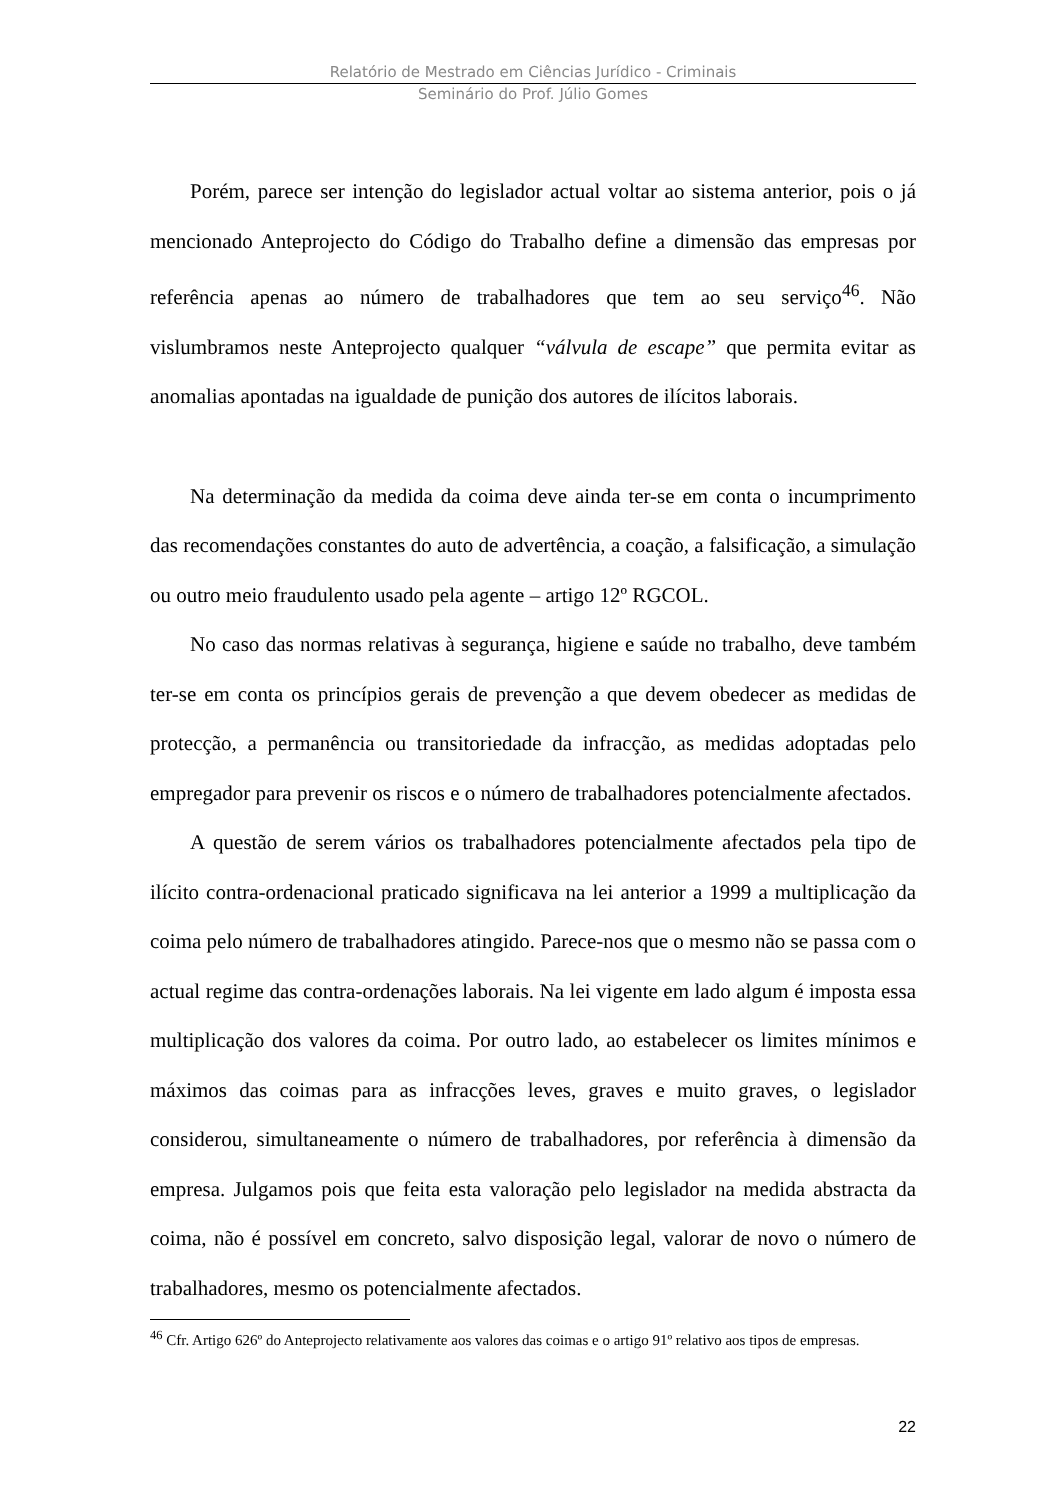Relatório de Mestrado em Ciências Jurídico - Criminais
Seminário do Prof. Júlio Gomes
Porém, parece ser intenção do legislador actual voltar ao sistema anterior, pois o já mencionado Anteprojecto do Código do Trabalho define a dimensão das empresas por referência apenas ao número de trabalhadores que tem ao seu serviço<sup>46</sup>. Não vislumbramos neste Anteprojecto qualquer “válvula de escape” que permita evitar as anomalias apontadas na igualdade de punição dos autores de ilícitos laborais.
Na determinação da medida da coima deve ainda ter-se em conta o incumprimento das recomendações constantes do auto de advertência, a coação, a falsificação, a simulação ou outro meio fraudulento usado pela agente – artigo 12º RGCOL.
No caso das normas relativas à segurança, higiene e saúde no trabalho, deve também ter-se em conta os princípios gerais de prevenção a que devem obedecer as medidas de protecção, a permanência ou transitoriedade da infracção, as medidas adoptadas pelo empregador para prevenir os riscos e o número de trabalhadores potencialmente afectados.
A questão de serem vários os trabalhadores potencialmente afectados pela tipo de ilícito contra-ordenacional praticado significava na lei anterior a 1999 a multiplicação da coima pelo número de trabalhadores atingido. Parece-nos que o mesmo não se passa com o actual regime das contra-ordenações laborais. Na lei vigente em lado algum é imposta essa multiplicação dos valores da coima. Por outro lado, ao estabelecer os limites mínimos e máximos das coimas para as infracções leves, graves e muito graves, o legislador considerou, simultaneamente o número de trabalhadores, por referência à dimensão da empresa. Julgamos pois que feita esta valoração pelo legislador na medida abstracta da coima, não é possível em concreto, salvo disposição legal, valorar de novo o número de trabalhadores, mesmo os potencialmente afectados.
<sup>46</sup> Cfr. Artigo 626º do Anteprojecto relativamente aos valores das coimas e o artigo 91º relativo aos tipos de empresas.
22